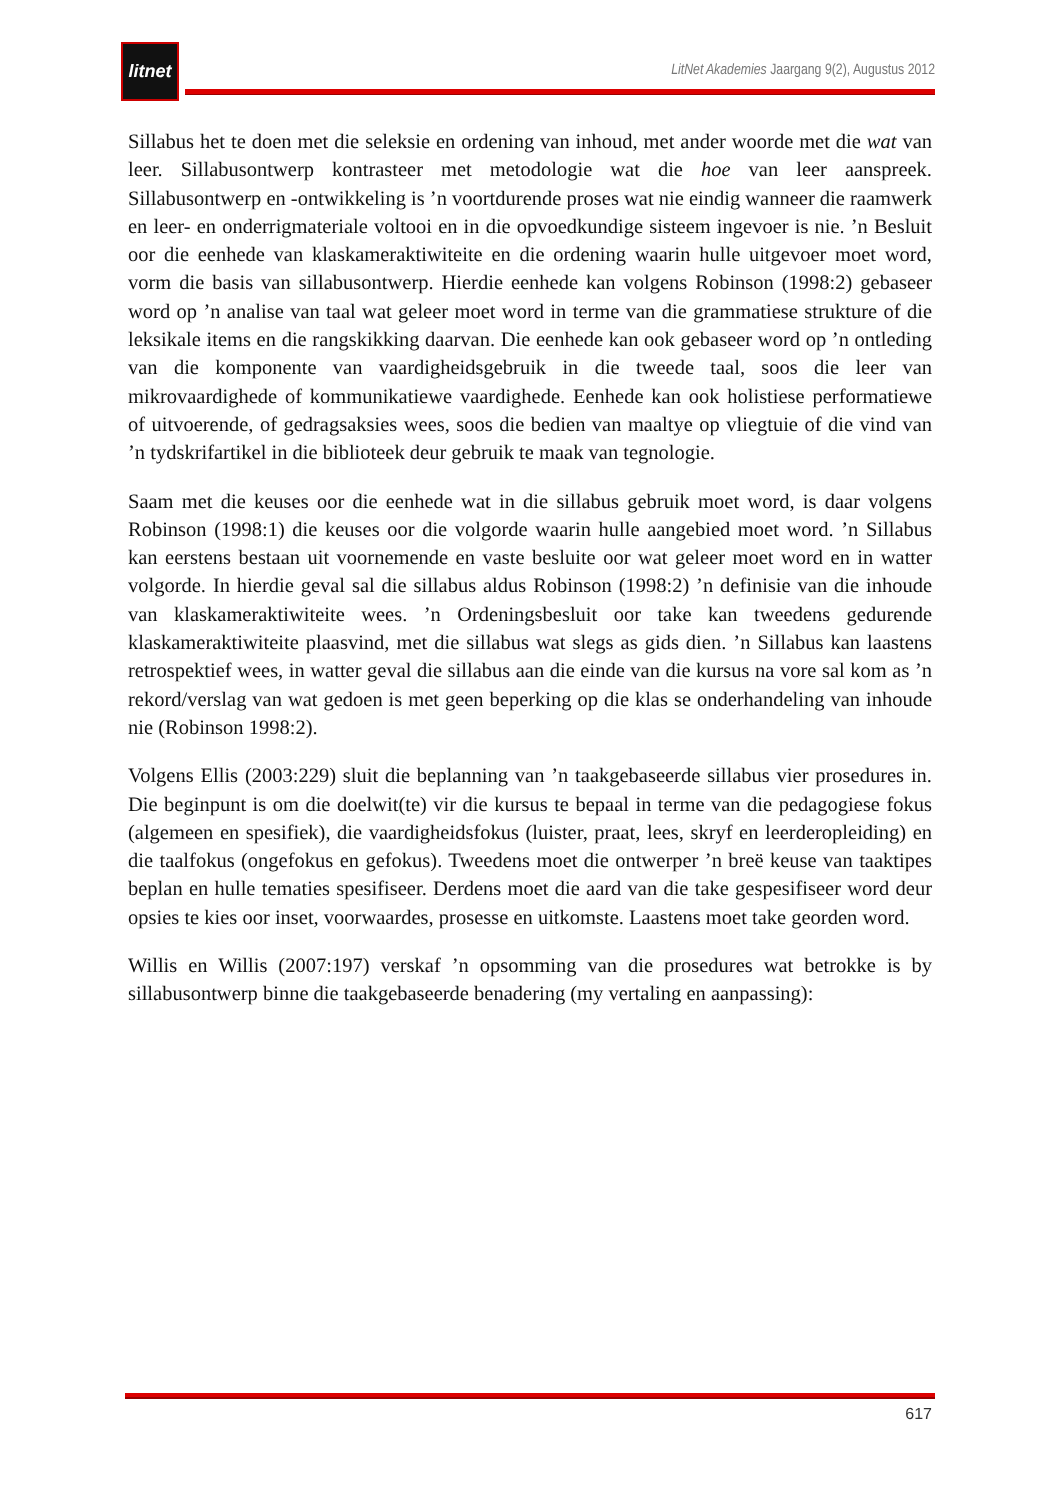litnet
LitNet Akademies Jaargang 9(2), Augustus 2012
Sillabus het te doen met die seleksie en ordening van inhoud, met ander woorde met die wat van leer. Sillabusontwerp kontrasteer met metodologie wat die hoe van leer aanspreek. Sillabusontwerp en -ontwikkeling is ’n voortdurende proses wat nie eindig wanneer die raamwerk en leer- en onderrigmateriale voltooi en in die opvoedkundige sisteem ingevoer is nie. ’n Besluit oor die eenhede van klaskameraktiwiteite en die ordening waarin hulle uitgevoer moet word, vorm die basis van sillabusontwerp. Hierdie eenhede kan volgens Robinson (1998:2) gebaseer word op ’n analise van taal wat geleer moet word in terme van die grammatiese strukture of die leksikale items en die rangskikking daarvan. Die eenhede kan ook gebaseer word op ’n ontleding van die komponente van vaardigheidsgebruik in die tweede taal, soos die leer van mikrovaardighede of kommunikatiewe vaardighede. Eenhede kan ook holistiese performatiewe of uitvoerende, of gedragsaksies wees, soos die bedien van maaltye op vliegtuie of die vind van ’n tydskrifartikel in die biblioteek deur gebruik te maak van tegnologie.
Saam met die keuses oor die eenhede wat in die sillabus gebruik moet word, is daar volgens Robinson (1998:1) die keuses oor die volgorde waarin hulle aangebied moet word. ’n Sillabus kan eerstens bestaan uit voornemende en vaste besluite oor wat geleer moet word en in watter volgorde. In hierdie geval sal die sillabus aldus Robinson (1998:2) ’n definisie van die inhoude van klaskameraktiwiteite wees. ’n Ordeningsbesluit oor take kan tweedens gedurende klaskameraktiwiteite plaasvind, met die sillabus wat slegs as gids dien. ’n Sillabus kan laastens retrospektief wees, in watter geval die sillabus aan die einde van die kursus na vore sal kom as ’n rekord/verslag van wat gedoen is met geen beperking op die klas se onderhandeling van inhoude nie (Robinson 1998:2).
Volgens Ellis (2003:229) sluit die beplanning van ’n taakgebaseerde sillabus vier prosedures in. Die beginpunt is om die doelwit(te) vir die kursus te bepaal in terme van die pedagogiese fokus (algemeen en spesifiek), die vaardigheidsfokus (luister, praat, lees, skryf en leerderopleiding) en die taalfokus (ongefokus en gefokus). Tweedens moet die ontwerper ’n breë keuse van taaktipes beplan en hulle tematies spesifiseer. Derdens moet die aard van die take gespesifiseer word deur opsies te kies oor inset, voorwaardes, prosesse en uitkomste. Laastens moet take georden word.
Willis en Willis (2007:197) verskaf ’n opsomming van die prosedures wat betrokke is by sillabusontwerp binne die taakgebaseerde benadering (my vertaling en aanpassing):
617